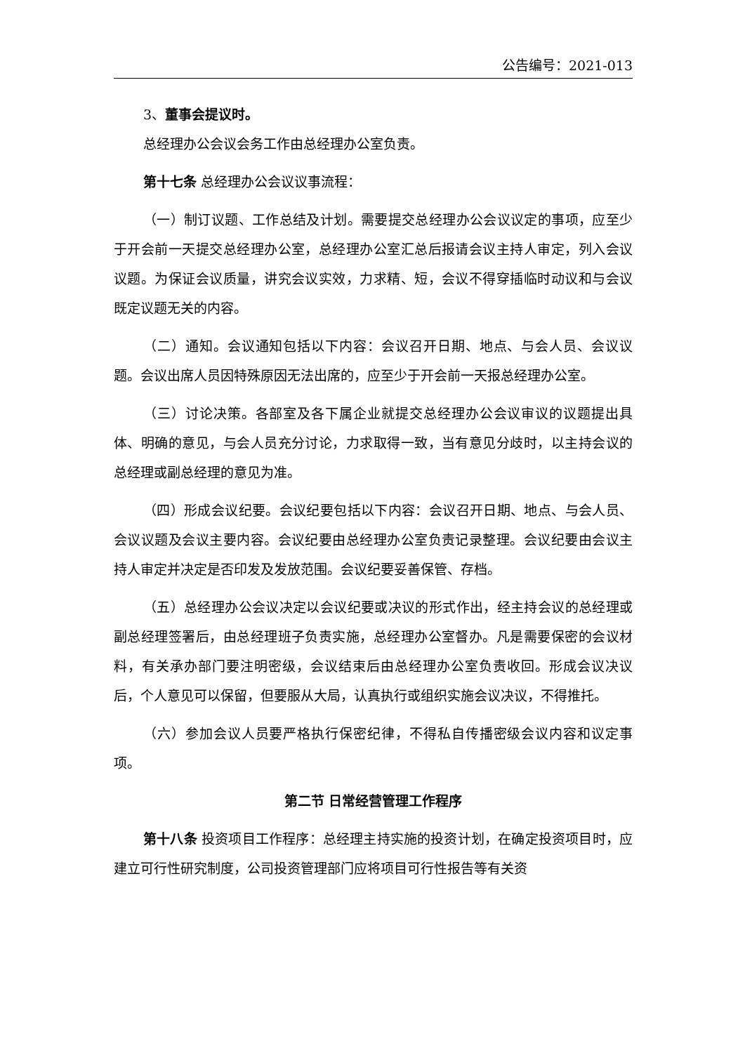公告编号：2021-013
3、董事会提议时。
总经理办公会议会务工作由总经理办公室负责。
第十七条 总经理办公会议议事流程：
（一）制订议题、工作总结及计划。需要提交总经理办公会议议定的事项，应至少于开会前一天提交总经理办公室，总经理办公室汇总后报请会议主持人审定，列入会议议题。为保证会议质量，讲究会议实效，力求精、短，会议不得穿插临时动议和与会议既定议题无关的内容。
（二）通知。会议通知包括以下内容：会议召开日期、地点、与会人员、会议议题。会议出席人员因特殊原因无法出席的，应至少于开会前一天报总经理办公室。
（三）讨论决策。各部室及各下属企业就提交总经理办公会议审议的议题提出具体、明确的意见，与会人员充分讨论，力求取得一致，当有意见分歧时，以主持会议的总经理或副总经理的意见为准。
（四）形成会议纪要。会议纪要包括以下内容：会议召开日期、地点、与会人员、会议议题及会议主要内容。会议纪要由总经理办公室负责记录整理。会议纪要由会议主持人审定并决定是否印发及发放范围。会议纪要妥善保管、存档。
（五）总经理办公会议决定以会议纪要或决议的形式作出，经主持会议的总经理或副总经理签署后，由总经理班子负责实施，总经理办公室督办。凡是需要保密的会议材料，有关承办部门要注明密级，会议结束后由总经理办公室负责收回。形成会议决议后，个人意见可以保留，但要服从大局，认真执行或组织实施会议决议，不得推托。
（六）参加会议人员要严格执行保密纪律，不得私自传播密级会议内容和议定事项。
第二节 日常经营管理工作程序
第十八条 投资项目工作程序：总经理主持实施的投资计划，在确定投资项目时，应建立可行性研究制度，公司投资管理部门应将项目可行性报告等有关资